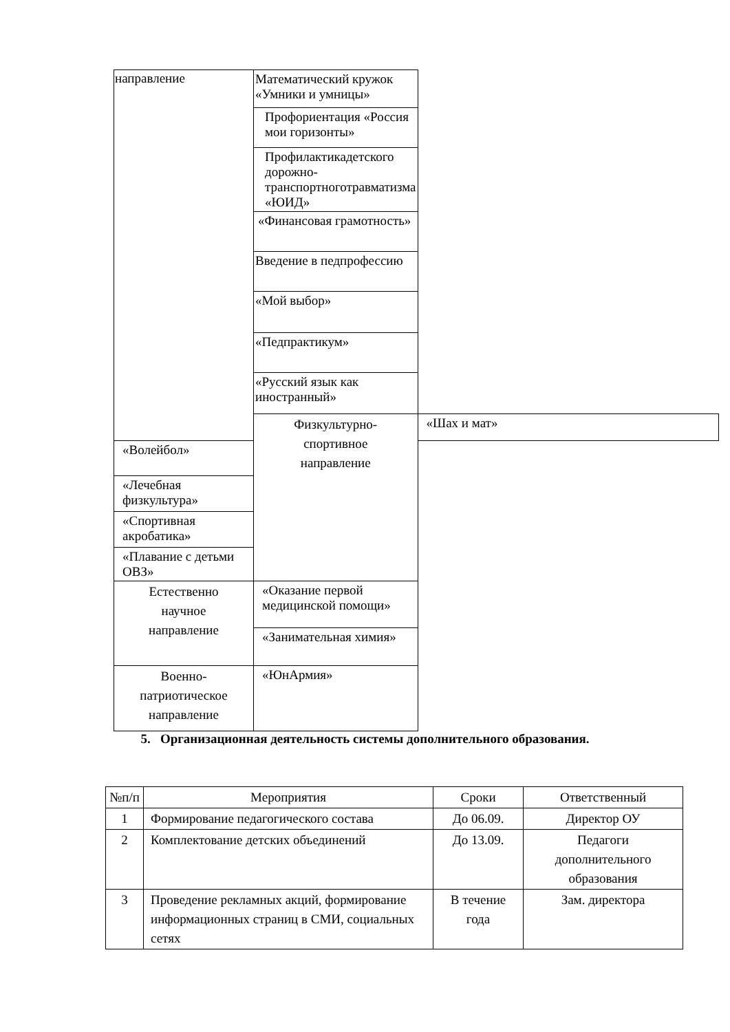| направление | Математический кружок «Умники и умницы» | |
| | Профориентация «Россия мои горизонты» | |
| | Профилактикадетского дорожно- транспортноготравматизма «ЮИД» | |
| | «Финансовая грамотность» | |
| | Введение в педпрофессию | |
| | «Мой выбор» | |
| | «Педпрактикум» | |
| | «Русский язык как иностранный» | |
| | Физкультурно- спортивное направление | «Шах и мат» |
| «Волейбол» | | |
| «Лечебная физкультура» | | |
| «Спортивная акробатика» | | |
| «Плавание с детьми ОВЗ» | | |
| Естественно научное направление | «Оказание первой медицинской помощи» | |
| | «Занимательная химия» | |
| Военно- патриотическое направление | «ЮнАрмия» | |
5. Организационная деятельность системы дополнительного образования.
| №п/п | Мероприятия | Сроки | Ответственный |
| --- | --- | --- | --- |
| 1 | Формирование педагогического состава | До 06.09. | Директор ОУ |
| 2 | Комплектование детских объединений | До 13.09. | Педагоги дополнительного образования |
| 3 | Проведение рекламных акций, формирование информационных страниц в СМИ, социальных сетях | В течение года | Зам. директора |